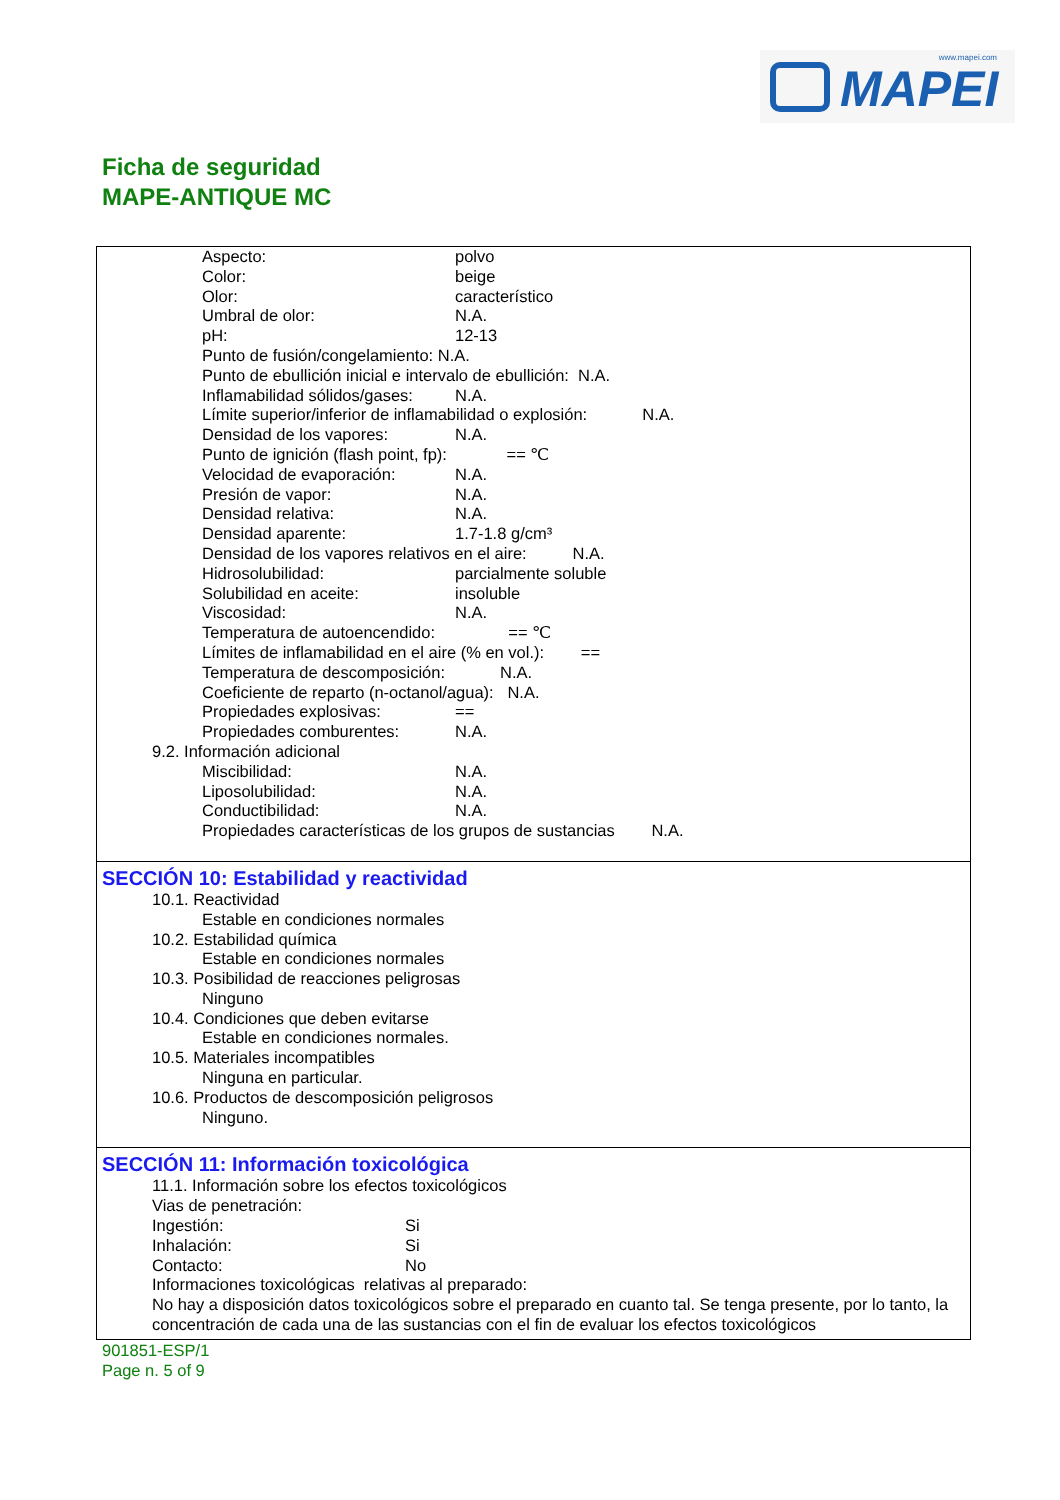www.mapei.com
MAPEI
Ficha de seguridad
MAPE-ANTIQUE MC
Aspecto: polvo
Color: beige
Olor: característico
Umbral de olor: N.A.
pH: 12-13
Punto de fusión/congelamiento: N.A.
Punto de ebullición inicial e intervalo de ebullición: N.A.
Inflamabilidad sólidos/gases: N.A.
Límite superior/inferior de inflamabilidad o explosión: N.A.
Densidad de los vapores: N.A.
Punto de ignición (flash point, fp): == ℃
Velocidad de evaporación: N.A.
Presión de vapor: N.A.
Densidad relativa: N.A.
Densidad aparente: 1.7-1.8 g/cm³
Densidad de los vapores relativos en el aire: N.A.
Hidrosolubilidad: parcialmente soluble
Solubilidad en aceite: insoluble
Viscosidad: N.A.
Temperatura de autoencendido: == ℃
Límites de inflamabilidad en el aire (% en vol.): ==
Temperatura de descomposición: N.A.
Coeficiente de reparto (n-octanol/agua): N.A.
Propiedades explosivas: ==
Propiedades comburentes: N.A.
9.2. Información adicional
Miscibilidad: N.A.
Liposolubilidad: N.A.
Conductibilidad: N.A.
Propiedades características de los grupos de sustancias N.A.
SECCIÓN 10: Estabilidad y reactividad
10.1. Reactividad
Estable en condiciones normales
10.2. Estabilidad química
Estable en condiciones normales
10.3. Posibilidad de reacciones peligrosas
Ninguno
10.4. Condiciones que deben evitarse
Estable en condiciones normales.
10.5. Materiales incompatibles
Ninguna en particular.
10.6. Productos de descomposición peligrosos
Ninguno.
SECCIÓN 11: Información toxicológica
11.1. Información sobre los efectos toxicológicos
Vias de penetración:
Ingestión: Si
Inhalación: Si
Contacto: No
Informaciones toxicológicas relativas al preparado:
No hay a disposición datos toxicológicos sobre el preparado en cuanto tal. Se tenga presente, por lo tanto, la concentración de cada una de las sustancias con el fin de evaluar los efectos toxicológicos
901851-ESP/1
Page n. 5 of 9